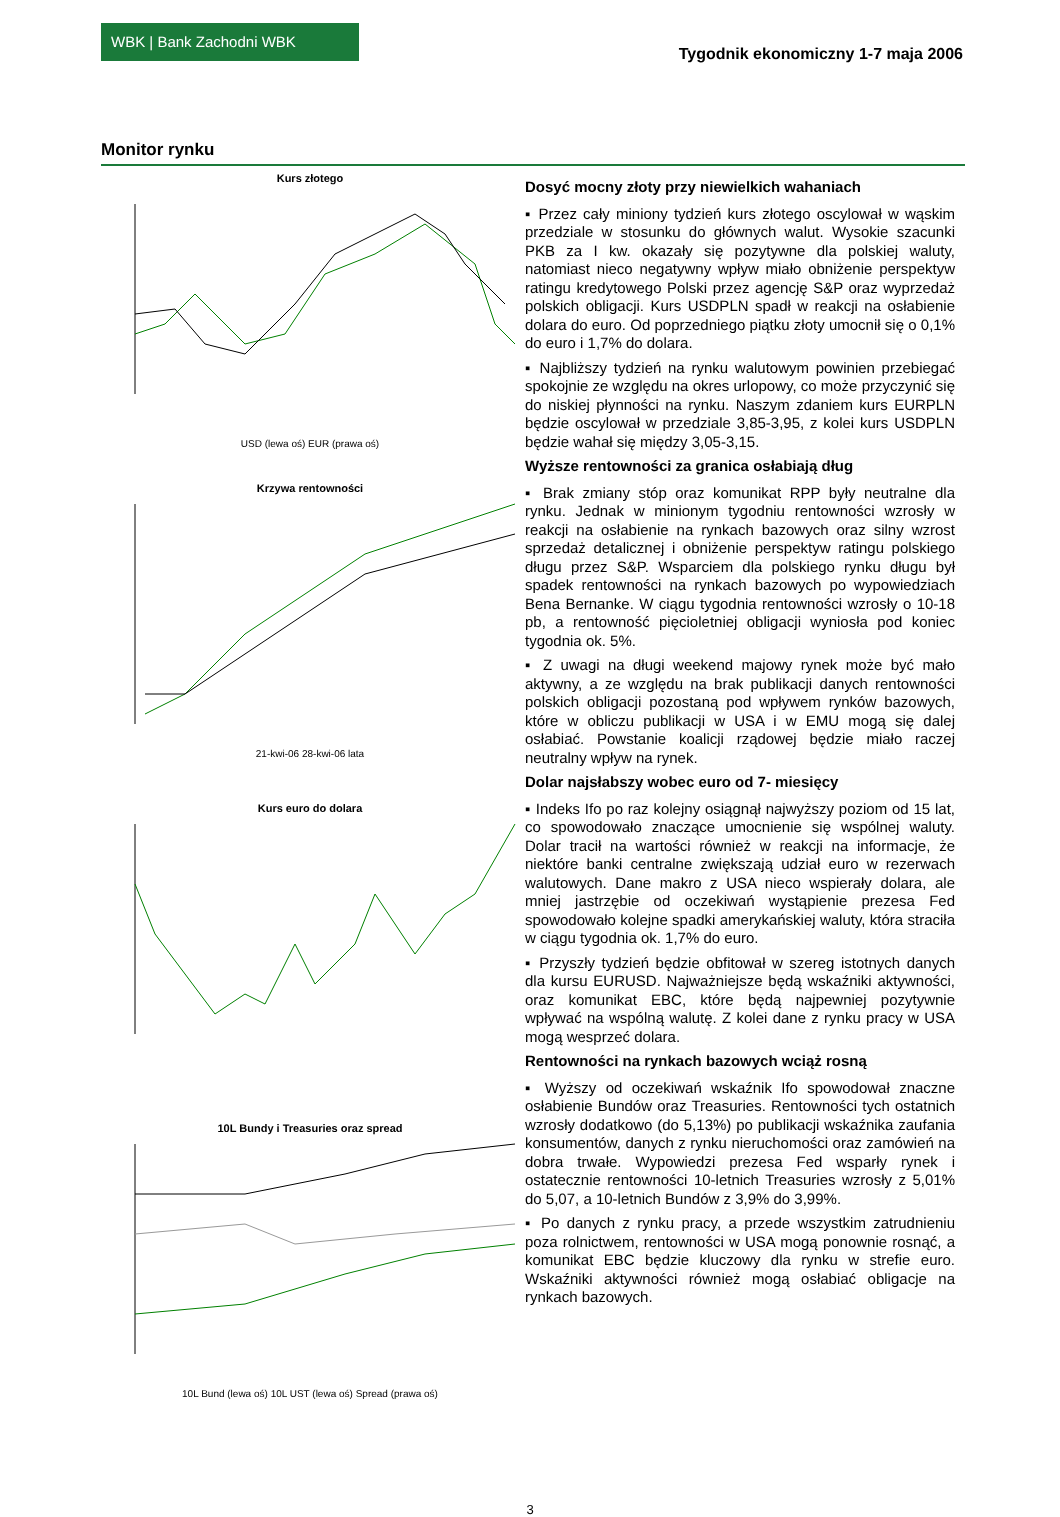WBK | Bank Zachodni WBK
Tygodnik ekonomiczny 1-7 maja 2006
Monitor rynku
Kurs złotego
USD (lewa oś) EUR (prawa oś)
Krzywa rentowności
21-kwi-06 28-kwi-06 lata
Kurs euro do dolara
10L Bundy i Treasuries oraz spread
10L Bund (lewa oś) 10L UST (lewa oś) Spread (prawa oś)
Dosyć mocny złoty przy niewielkich wahaniach
▪ Przez cały miniony tydzień kurs złotego oscylował w wąskim przedziale w stosunku do głównych walut. Wysokie szacunki PKB za I kw. okazały się pozytywne dla polskiej waluty, natomiast nieco negatywny wpływ miało obniżenie perspektyw ratingu kredytowego Polski przez agencję S&P oraz wyprzedaż polskich obligacji. Kurs USDPLN spadł w reakcji na osłabienie dolara do euro. Od poprzedniego piątku złoty umocnił się o 0,1% do euro i 1,7% do dolara.
▪ Najbliższy tydzień na rynku walutowym powinien przebiegać spokojnie ze względu na okres urlopowy, co może przyczynić się do niskiej płynności na rynku. Naszym zdaniem kurs EURPLN będzie oscylował w przedziale 3,85-3,95, z kolei kurs USDPLN będzie wahał się między 3,05-3,15.
Wyższe rentowności za granica osłabiają dług
▪ Brak zmiany stóp oraz komunikat RPP były neutralne dla rynku. Jednak w minionym tygodniu rentowności wzrosły w reakcji na osłabienie na rynkach bazowych oraz silny wzrost sprzedaż detalicznej i obniżenie perspektyw ratingu polskiego długu przez S&P. Wsparciem dla polskiego rynku długu był spadek rentowności na rynkach bazowych po wypowiedziach Bena Bernanke. W ciągu tygodnia rentowności wzrosły o 10-18 pb, a rentowność pięcioletniej obligacji wyniosła pod koniec tygodnia ok. 5%.
▪ Z uwagi na długi weekend majowy rynek może być mało aktywny, a ze względu na brak publikacji danych rentowności polskich obligacji pozostaną pod wpływem rynków bazowych, które w obliczu publikacji w USA i w EMU mogą się dalej osłabiać. Powstanie koalicji rządowej będzie miało raczej neutralny wpływ na rynek.
Dolar najsłabszy wobec euro od 7- miesięcy
▪ Indeks Ifo po raz kolejny osiągnął najwyższy poziom od 15 lat, co spowodowało znaczące umocnienie się wspólnej waluty. Dolar tracił na wartości również w reakcji na informacje, że niektóre banki centralne zwiększają udział euro w rezerwach walutowych. Dane makro z USA nieco wspierały dolara, ale mniej jastrzębie od oczekiwań wystąpienie prezesa Fed spowodowało kolejne spadki amerykańskiej waluty, która straciła w ciągu tygodnia ok. 1,7% do euro.
▪ Przyszły tydzień będzie obfitował w szereg istotnych danych dla kursu EURUSD. Najważniejsze będą wskaźniki aktywności, oraz komunikat EBC, które będą najpewniej pozytywnie wpływać na wspólną walutę. Z kolei dane z rynku pracy w USA mogą wesprzeć dolara.
Rentowności na rynkach bazowych wciąż rosną
▪ Wyższy od oczekiwań wskaźnik Ifo spowodował znaczne osłabienie Bundów oraz Treasuries. Rentowności tych ostatnich wzrosły dodatkowo (do 5,13%) po publikacji wskaźnika zaufania konsumentów, danych z rynku nieruchomości oraz zamówień na dobra trwałe. Wypowiedzi prezesa Fed wsparły rynek i ostatecznie rentowności 10-letnich Treasuries wzrosły z 5,01% do 5,07, a 10-letnich Bundów z 3,9% do 3,99%.
▪ Po danych z rynku pracy, a przede wszystkim zatrudnieniu poza rolnictwem, rentowności w USA mogą ponownie rosnąć, a komunikat EBC będzie kluczowy dla rynku w strefie euro. Wskaźniki aktywności również mogą osłabiać obligacje na rynkach bazowych.
3